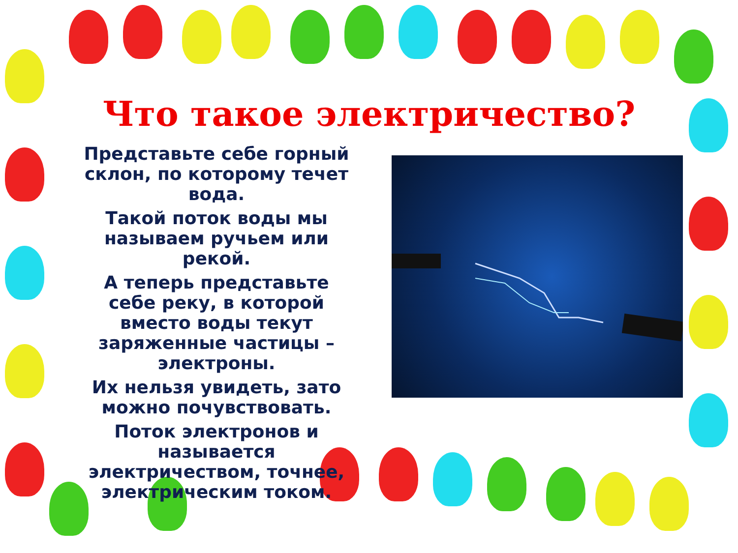Что такое электричество?
Представьте себе горный склон, по которому течет вода.
Такой поток воды мы называем ручьем или рекой.
А теперь представьте себе реку, в которой вместо воды текут заряженные частицы – электроны.
Их нельзя увидеть, зато можно почувствовать.
Поток электронов и называется электричеством, точнее, электрическим током.